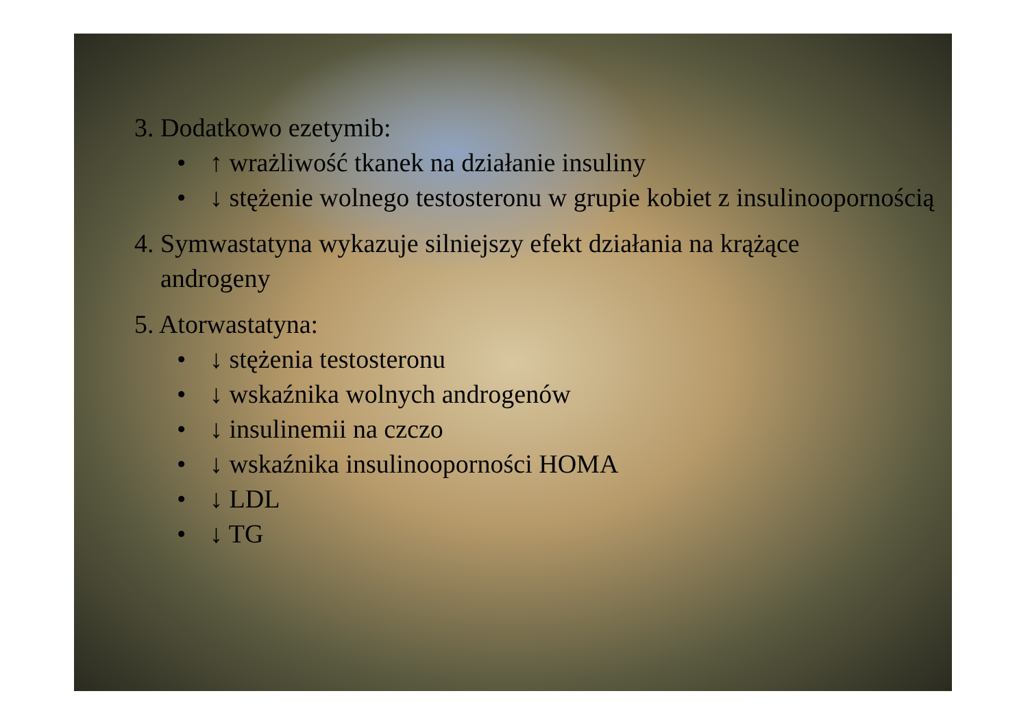3. Dodatkowo ezetymib:
• ↑ wrażliwość tkanek na działanie insuliny
• ↓ stężenie wolnego testosteronu w grupie kobiet z insulinoopornością
4. Symwastatyna wykazuje silniejszy efekt działania na krążące
androgeny
5. Atorwastatyna:
• ↓ stężenia testosteronu
• ↓ wskaźnika wolnych androgenów
• ↓ insulinemii na czczo
• ↓ wskaźnika insulinooporności HOMA
• ↓ LDL
• ↓ TG